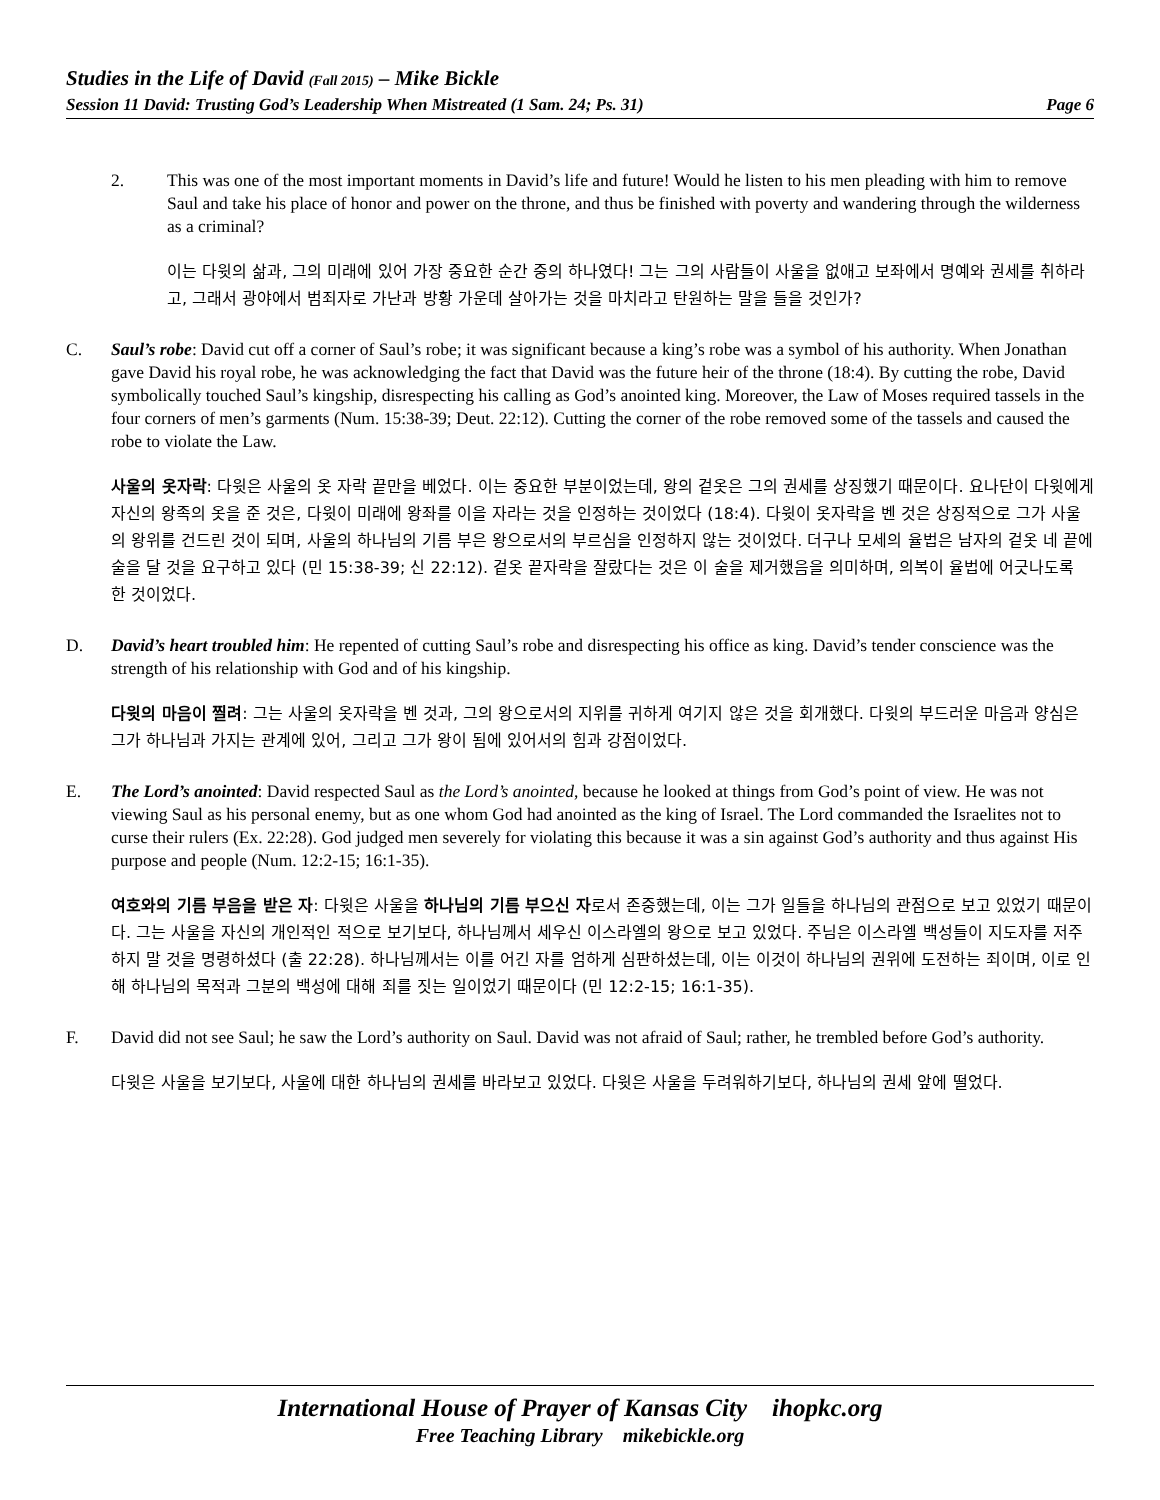Studies in the Life of David (Fall 2015) – Mike Bickle
Session 11 David: Trusting God’s Leadership When Mistreated (1 Sam. 24; Ps. 31) Page 6
2. This was one of the most important moments in David’s life and future! Would he listen to his men pleading with him to remove Saul and take his place of honor and power on the throne, and thus be finished with poverty and wandering through the wilderness as a criminal?
이는 다윗의 삶과, 그의 미래에 있어 가장 중요한 순간 중의 하나였다! 그는 그의 사람들이 사울을 없애고 보좌에서 명예와 권세를 취하라고, 그래서 광야에서 범죄자로 가난과 방황 가운데 살아가는 것을 마치라고 탄원하는 말을 들을 것인가?
C. Saul’s robe: David cut off a corner of Saul’s robe; it was significant because a king’s robe was a symbol of his authority. When Jonathan gave David his royal robe, he was acknowledging the fact that David was the future heir of the throne (18:4). By cutting the robe, David symbolically touched Saul’s kingship, disrespecting his calling as God’s anointed king. Moreover, the Law of Moses required tassels in the four corners of men’s garments (Num. 15:38-39; Deut. 22:12). Cutting the corner of the robe removed some of the tassels and caused the robe to violate the Law.
사울의 옷자락: 다윗은 사울의 옷 자락 끝만을 베었다. 이는 중요한 부분이었는데, 왕의 겉옷은 그의 권세를 상징했기 때문이다. 요나단이 다윗에게 자신의 왕족의 옷을 준 것은, 다윗이 미래에 왕좌를 이을 자라는 것을 인정하는 것이었다 (18:4). 다윗이 옷자락을 벤 것은 상징적으로 그가 사울의 왕위를 건드린 것이 되며, 사울의 하나님의 기름 부은 왕으로서의 부르심을 인정하지 않는 것이었다. 더구나 모세의 율법은 남자의 겉옷 네 끝에 술을 달 것을 요구하고 있다 (민 15:38-39; 신 22:12). 겉옷 끝자락을 잘랐다는 것은 이 술을 제거했음을 의미하며, 의복이 율법에 어긋나도록 한 것이었다.
D. David’s heart troubled him: He repented of cutting Saul’s robe and disrespecting his office as king. David’s tender conscience was the strength of his relationship with God and of his kingship.
다윗의 마음이 찔려: 그는 사울의 옷자락을 벤 것과, 그의 왕으로서의 지위를 귀하게 여기지 않은 것을 회개했다. 다윗의 부드러운 마음과 양심은 그가 하나님과 가지는 관계에 있어, 그리고 그가 왕이 됨에 있어서의 힘과 강점이었다.
E. The Lord’s anointed: David respected Saul as the Lord’s anointed, because he looked at things from God’s point of view. He was not viewing Saul as his personal enemy, but as one whom God had anointed as the king of Israel. The Lord commanded the Israelites not to curse their rulers (Ex. 22:28). God judged men severely for violating this because it was a sin against God’s authority and thus against His purpose and people (Num. 12:2-15; 16:1-35).
여호와의 기름 부음을 받은 자: 다윗은 사울을 하나님의 기름 부으신 자로서 존중했는데, 이는 그가 일들을 하나님의 관점으로 보고 있었기 때문이다. 그는 사울을 자신의 개인적인 적으로 보기보다, 하나님께서 세우신 이스라엘의 왕으로 보고 있었다. 주님은 이스라엘 백성들이 지도자를 저주하지 말 것을 명령하셨다 (출 22:28). 하나님께서는 이를 어긴 자를 엄하게 심판하셨는데, 이는 이것이 하나님의 권위에 도전하는 죄이며, 이로 인해 하나님의 목적과 그분의 백성에 대해 죄를 짓는 일이었기 때문이다 (민 12:2-15; 16:1-35).
F. David did not see Saul; he saw the Lord’s authority on Saul. David was not afraid of Saul; rather, he trembled before God’s authority.
다윗은 사울을 보기보다, 사울에 대한 하나님의 권세를 바라보고 있었다. 다윗은 사울을 두려워하기보다, 하나님의 권세 앞에 떨었다.
International House of Prayer of Kansas City ihopkc.org
Free Teaching Library mikebickle.org